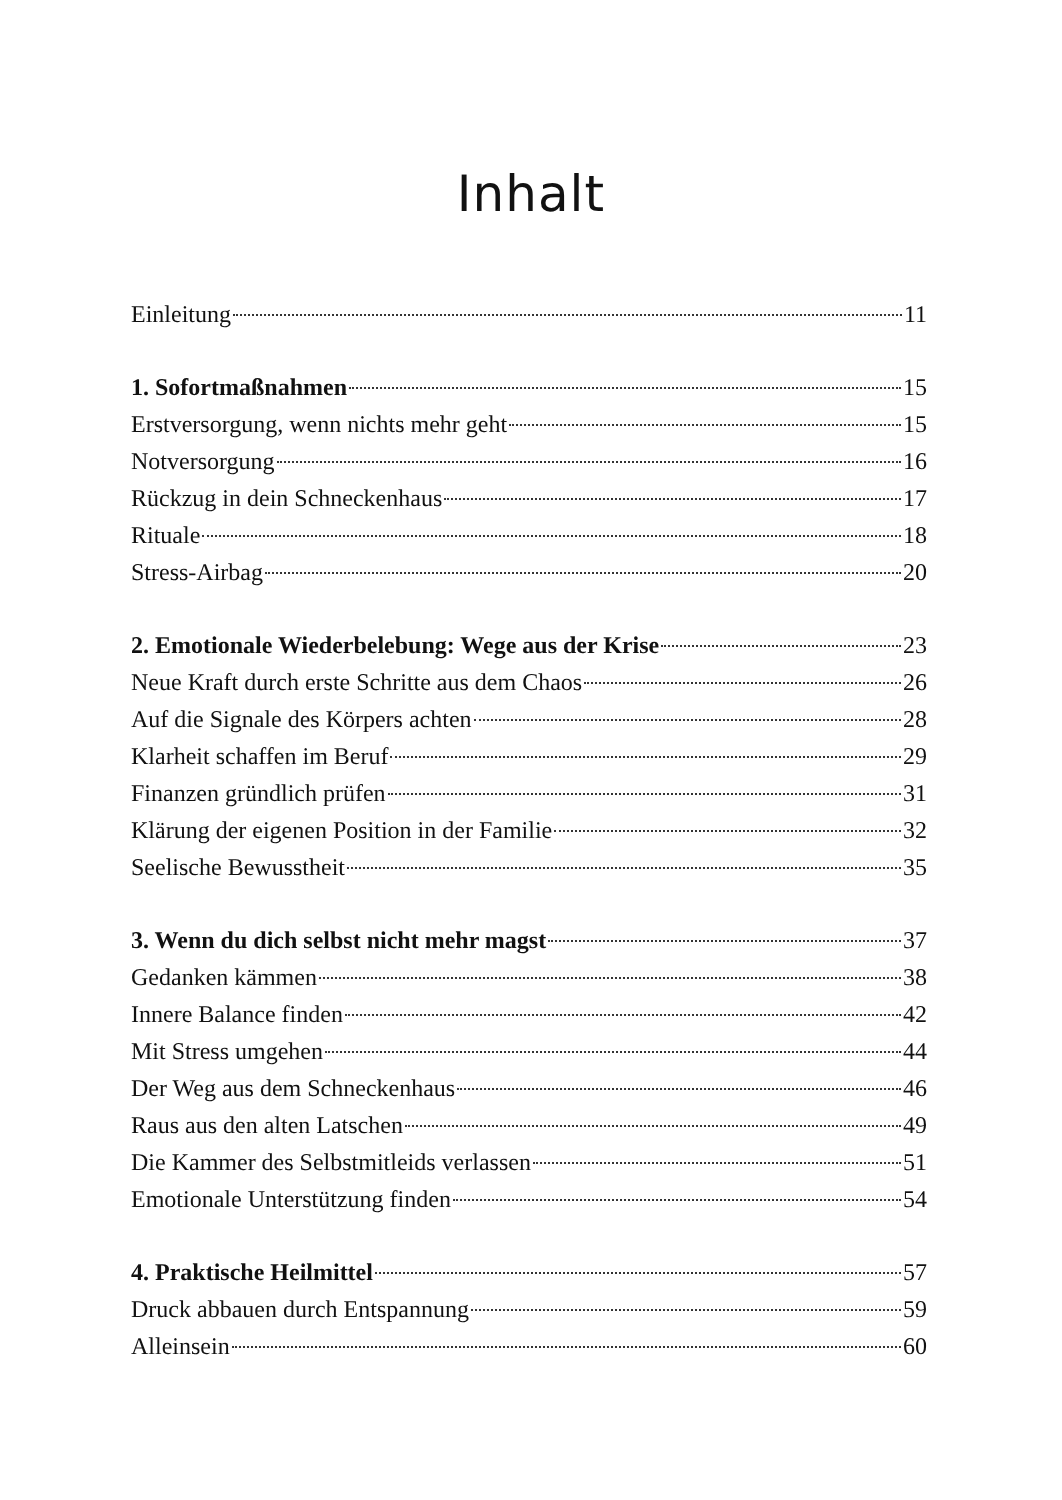Inhalt
Einleitung 11
1. Sofortmaßnahmen 15
Erstversorgung, wenn nichts mehr geht 15
Notversorgung 16
Rückzug in dein Schneckenhaus 17
Rituale 18
Stress-Airbag 20
2. Emotionale Wiederbelebung: Wege aus der Krise 23
Neue Kraft durch erste Schritte aus dem Chaos 26
Auf die Signale des Körpers achten 28
Klarheit schaffen im Beruf 29
Finanzen gründlich prüfen 31
Klärung der eigenen Position in der Familie 32
Seelische Bewusstheit 35
3. Wenn du dich selbst nicht mehr magst 37
Gedanken kämmen 38
Innere Balance finden 42
Mit Stress umgehen 44
Der Weg aus dem Schneckenhaus 46
Raus aus den alten Latschen 49
Die Kammer des Selbstmitleids verlassen 51
Emotionale Unterstützung finden 54
4. Praktische Heilmittel 57
Druck abbauen durch Entspannung 59
Alleinsein 60